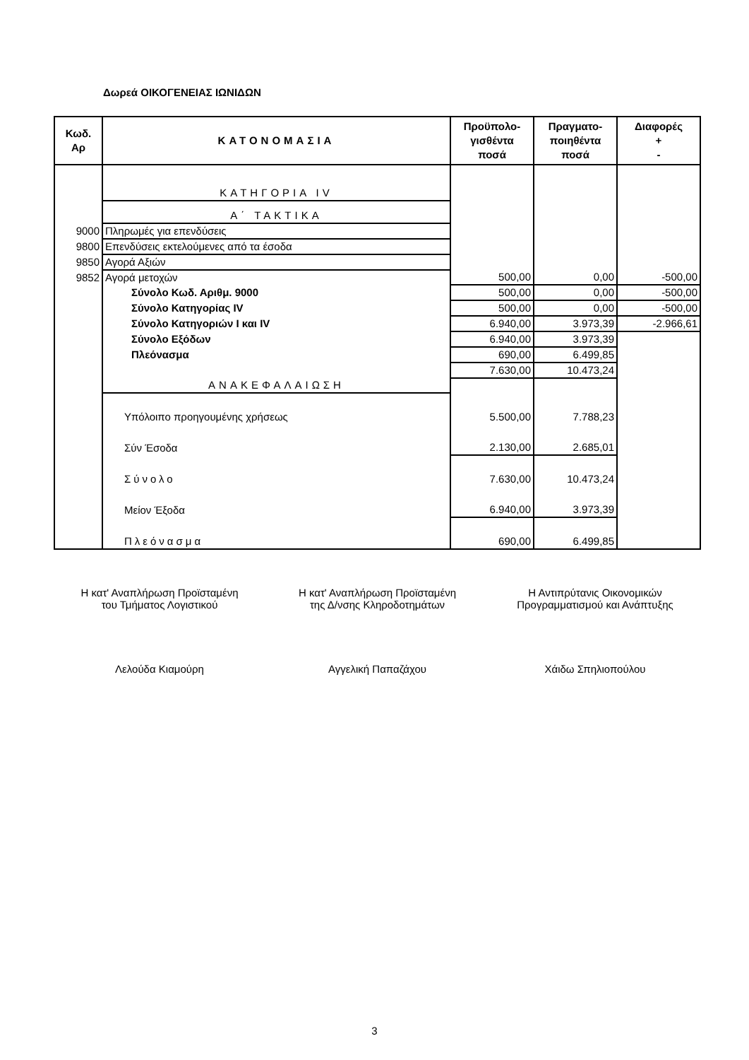Δωρεά ΟΙΚΟΓΕΝΕΙΑΣ ΙΩΝΙΔΩΝ
| Κωδ. Αρ | ΚΑΤΟΝΟΜΑΣΙΑ | Προϋπολο- γισθέντα ποσά | Πραγματο- ποιηθέντα ποσά | Διαφορές + - |
| --- | --- | --- | --- | --- |
| | ΚΑΤΗΓΟΡΙΑ IV | | | |
| | Α΄ ΤΑΚΤΙΚΑ | | | |
| 9000 | Πληρωμές για επενδύσεις | | | |
| 9800 | Επενδύσεις εκτελούμενες από τα έσοδα | | | |
| 9850 | Αγορά Αξιών | | | |
| 9852 | Αγορά μετοχών | 500,00 | 0,00 | -500,00 |
| | Σύνολο Κωδ. Αριθμ. 9000 | 500,00 | 0,00 | -500,00 |
| | Σύνολο Κατηγορίας IV | 500,00 | 0,00 | -500,00 |
| | Σύνολο Κατηγοριών I και IV | 6.940,00 | 3.973,39 | -2.966,61 |
| | Σύνολο Εξόδων | 6.940,00 | 3.973,39 | |
| | Πλεόνασμα | 690,00 | 6.499,85 | |
| | | 7.630,00 | 10.473,24 | |
| | ΑΝΑΚΕΦΑΛΑΙΩΣΗ | | | |
| | Υπόλοιπο προηγουμένης χρήσεως | 5.500,00 | 7.788,23 | |
| | Σύν Έσοδα | 2.130,00 | 2.685,01 | |
| | Σύνολο | 7.630,00 | 10.473,24 | |
| | Μείον Έξοδα | 6.940,00 | 3.973,39 | |
| | Πλεόνασμα | 690,00 | 6.499,85 | |
Η κατ' Αναπλήρωση Προϊσταμένη
του Τμήματος Λογιστικού
Η κατ' Αναπλήρωση Προϊσταμένη
της Δ/νσης Κληροδοτημάτων
Η Αντιπρύτανις Οικονομικών
Προγραμματισμού και Ανάπτυξης
Λελούδα Κιαμούρη Αγγελική Παπαζάχου Χάιδω Σπηλιοπούλου
3